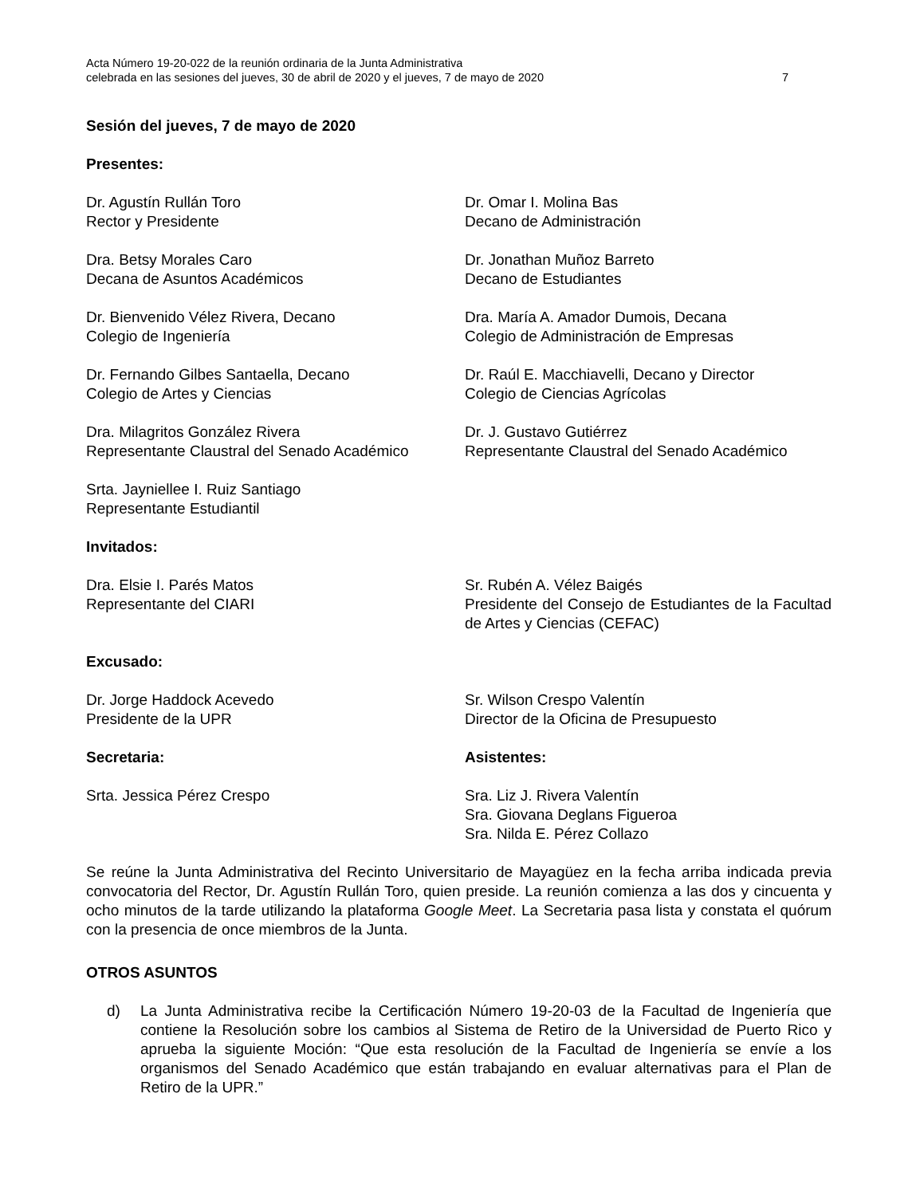Acta Número 19-20-022 de la reunión ordinaria de la Junta Administrativa
celebrada en las sesiones del jueves, 30 de abril de 2020 y el jueves, 7 de mayo de 2020
7
Sesión del jueves, 7 de mayo de 2020
Presentes:
Dr. Agustín Rullán Toro
Rector y Presidente
Dr. Omar I. Molina Bas
Decano de Administración
Dra. Betsy Morales Caro
Decana de Asuntos Académicos
Dr. Jonathan Muñoz Barreto
Decano de Estudiantes
Dr. Bienvenido Vélez Rivera, Decano
Colegio de Ingeniería
Dra. María A. Amador Dumois, Decana
Colegio de Administración de Empresas
Dr. Fernando Gilbes Santaella, Decano
Colegio de Artes y Ciencias
Dr. Raúl E. Macchiavelli, Decano y Director
Colegio de Ciencias Agrícolas
Dra. Milagritos González Rivera
Representante Claustral del Senado Académico
Dr. J. Gustavo Gutiérrez
Representante Claustral del Senado Académico
Srta. Jayniellee I. Ruiz Santiago
Representante Estudiantil
Invitados:
Dra. Elsie I. Parés Matos
Representante del CIARI
Sr. Rubén A. Vélez Baigés
Presidente del Consejo de Estudiantes de la Facultad de Artes y Ciencias (CEFAC)
Excusado:
Dr. Jorge Haddock Acevedo
Presidente de la UPR
Sr. Wilson Crespo Valentín
Director de la Oficina de Presupuesto
Secretaria: Asistentes:
Srta. Jessica Pérez Crespo Sra. Liz J. Rivera Valentín
Sra. Giovana Deglans Figueroa
Sra. Nilda E. Pérez Collazo
Se reúne la Junta Administrativa del Recinto Universitario de Mayagüez en la fecha arriba indicada previa convocatoria del Rector, Dr. Agustín Rullán Toro, quien preside. La reunión comienza a las dos y cincuenta y ocho minutos de la tarde utilizando la plataforma Google Meet. La Secretaria pasa lista y constata el quórum con la presencia de once miembros de la Junta.
OTROS ASUNTOS
d) La Junta Administrativa recibe la Certificación Número 19-20-03 de la Facultad de Ingeniería que contiene la Resolución sobre los cambios al Sistema de Retiro de la Universidad de Puerto Rico y aprueba la siguiente Moción: “Que esta resolución de la Facultad de Ingeniería se envíe a los organismos del Senado Académico que están trabajando en evaluar alternativas para el Plan de Retiro de la UPR.”